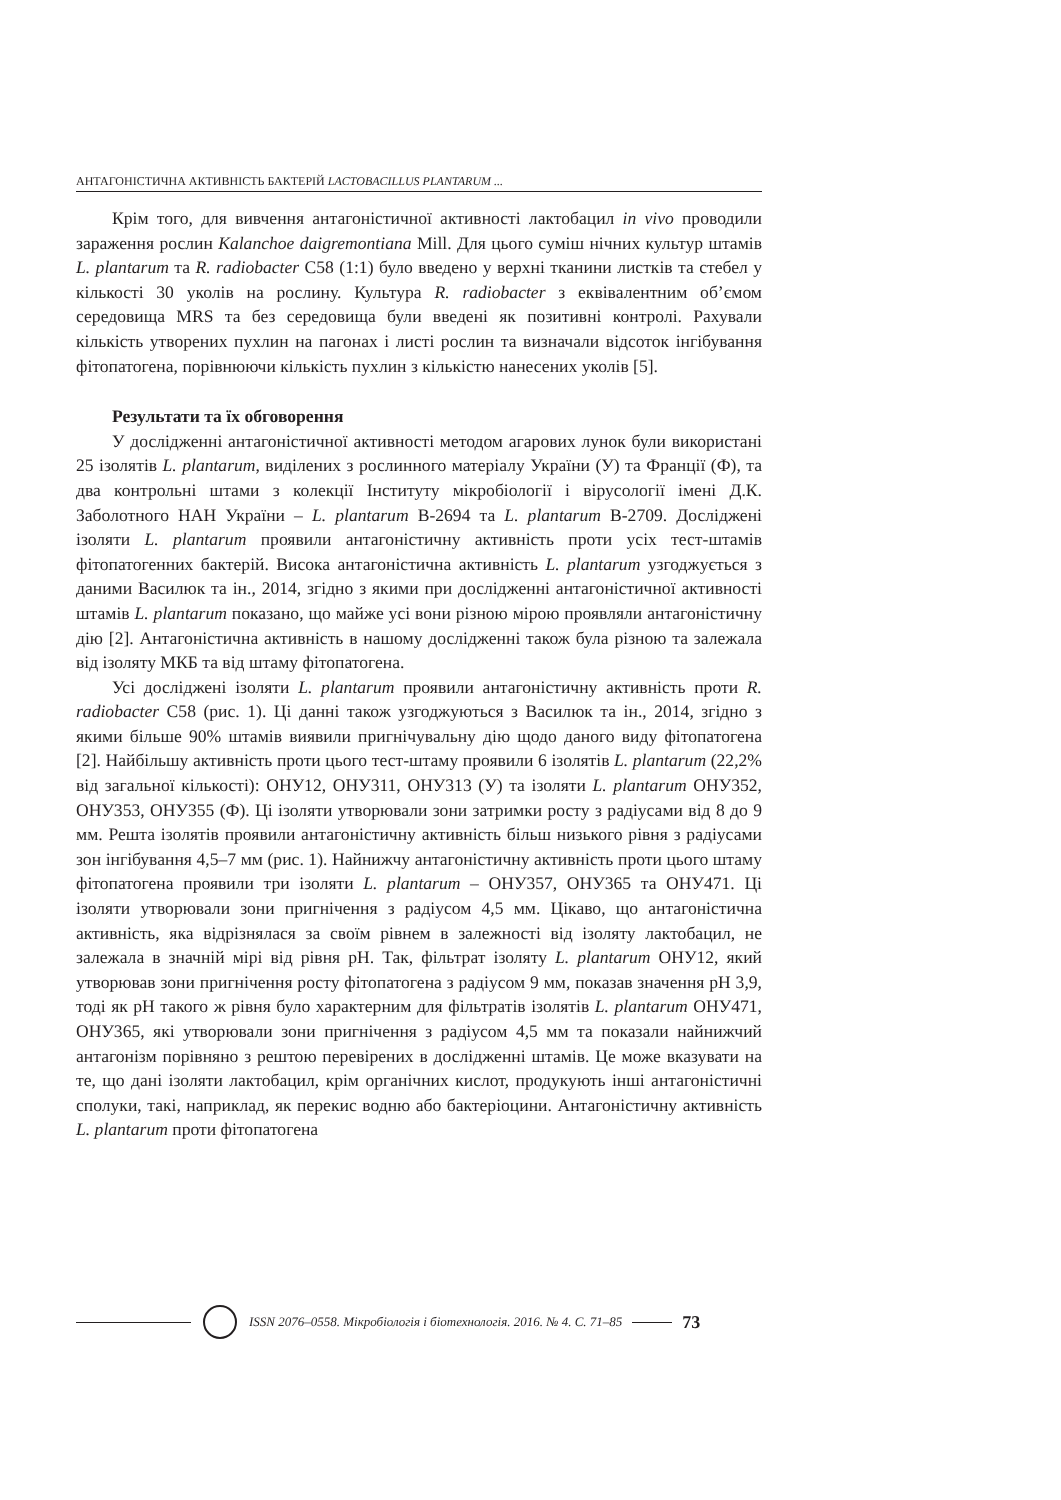АНТАГОНІСТИЧНА АКТИВНІСТЬ БАКТЕРІЙ LACTOBACILLUS PLANTARUM ...
Крім того, для вивчення антагоністичної активності лактобацил in vivo проводили зараження рослин Kalanchoe daigremontiana Mill. Для цього суміш нічних культур штамів L. plantarum та R. radiobacter C58 (1:1) було введено у верхні тканини листків та стебел у кількості 30 уколів на рослину. Культура R. radiobacter з еквівалентним об’ємом середовища MRS та без середовища були введені як позитивні контролі. Рахували кількість утворених пухлин на пагонах і листі рослин та визначали відсоток інгібування фітопатогена, порівнюючи кількість пухлин з кількістю нанесених уколів [5].
Результати та їх обговорення
У дослідженні антагоністичної активності методом агарових лунок були використані 25 ізолятів L. plantarum, виділених з рослинного матеріалу України (У) та Франції (Ф), та два контрольні штами з колекції Інституту мікробіології і вірусології імені Д.К. Заболотного НАН України – L. plantarum В-2694 та L. plantarum В-2709. Досліджені ізоляти L. plantarum проявили антагоністичну активність проти усіх тест-штамів фітопатогенних бактерій. Висока антагоністична активність L. plantarum узгоджується з даними Василюк та ін., 2014, згідно з якими при дослідженні антагоністичної активності штамів L. plantarum показано, що майже усі вони різною мірою проявляли антагоністичну дію [2]. Антагоністична активність в нашому дослідженні також була різною та залежала від ізоляту МКБ та від штаму фітопатогена.
Усі досліджені ізоляти L. plantarum проявили антагоністичну активність проти R. radiobacter C58 (рис. 1). Ці данні також узгоджуються з Василюк та ін., 2014, згідно з якими більше 90% штамів виявили пригнічувальну дію щодо даного виду фітопатогена [2]. Найбільшу активність проти цього тест-штаму проявили 6 ізолятів L. plantarum (22,2% від загальної кількості): ОНУ12, ОНУ311, ОНУ313 (У) та ізоляти L. plantarum ОНУ352, ОНУ353, ОНУ355 (Ф). Ці ізоляти утворювали зони затримки росту з радіусами від 8 до 9 мм. Решта ізолятів проявили антагоністичну активність більш низького рівня з радіусами зон інгібування 4,5–7 мм (рис. 1). Найнижчу антагоністичну активність проти цього штаму фітопатогена проявили три ізоляти L. plantarum – ОНУ357, ОНУ365 та ОНУ471. Ці ізоляти утворювали зони пригнічення з радіусом 4,5 мм. Цікаво, що антагоністична активність, яка відрізнялася за своїм рівнем в залежності від ізоляту лактобацил, не залежала в значній мірі від рівня pH. Так, фільтрат ізоляту L. plantarum ОНУ12, який утворював зони пригнічення росту фітопатогена з радіусом 9 мм, показав значення pH 3,9, тоді як pH такого ж рівня було характерним для фільтратів ізолятів L. plantarum ОНУ471, ОНУ365, які утворювали зони пригнічення з радіусом 4,5 мм та показали найнижчий антагонізм порівняно з рештою перевірених в дослідженні штамів. Це може вказувати на те, що дані ізоляти лактобацил, крім органічних кислот, продукують інші антагоністичні сполуки, такі, наприклад, як перекис водню або бактеріоцини. Антагоністичну активність L. plantarum проти фітопатогена
ISSN 2076–0558. Мікробіологія і біотехнологія. 2016. № 4. С. 71–85
73